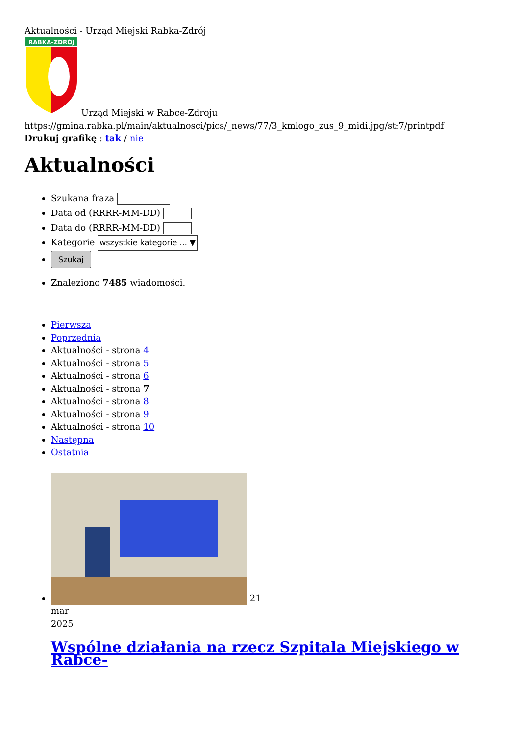Aktualności - Urząd Miejski Rabka-Zdrój
RABKA-ZDRÓJ
Urząd Miejski w Rabce-Zdroju
https://gmina.rabka.pl/main/aktualnosci/pics/_news/77/3_kmlogo_zus_9_midi.jpg/st:7/printpdf
Drukuj grafikę : tak / nie
Aktualności
Szukana fraza
Data od (RRRR-MM-DD)
Data do (RRRR-MM-DD)
Kategorie wszystkie kategorie ... ▼
Szukaj
Znaleziono 7485 wiadomości.
Pierwsza
Poprzednia
Aktualności - strona 4
Aktualności - strona 5
Aktualności - strona 6
Aktualności - strona 7
Aktualności - strona 8
Aktualności - strona 9
Aktualności - strona 10
Następna
Ostatnia
21
mar
2025
Wspólne działania na rzecz Szpitala Miejskiego w Rabce-